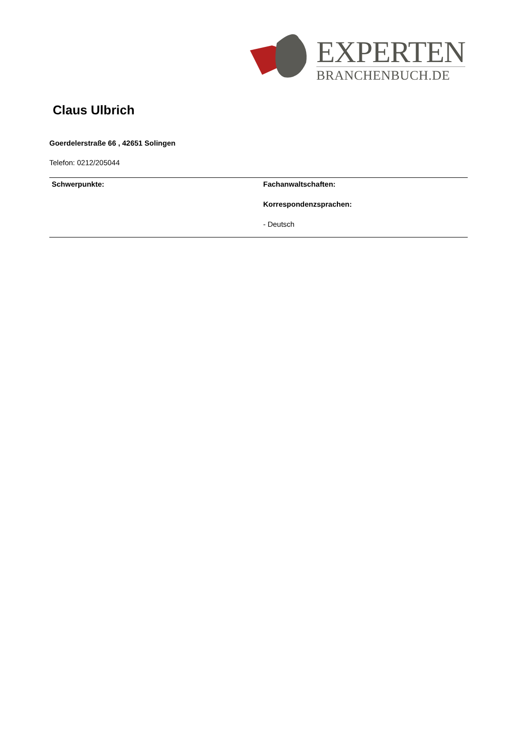EXPERTEN
BRANCHENBUCH.DE
Claus Ulbrich
Goerdelerstraße 66 , 42651 Solingen
Telefon: 0212/205044
Schwerpunkte: Fachanwaltschaften:
Korrespondenzsprachen:
- Deutsch